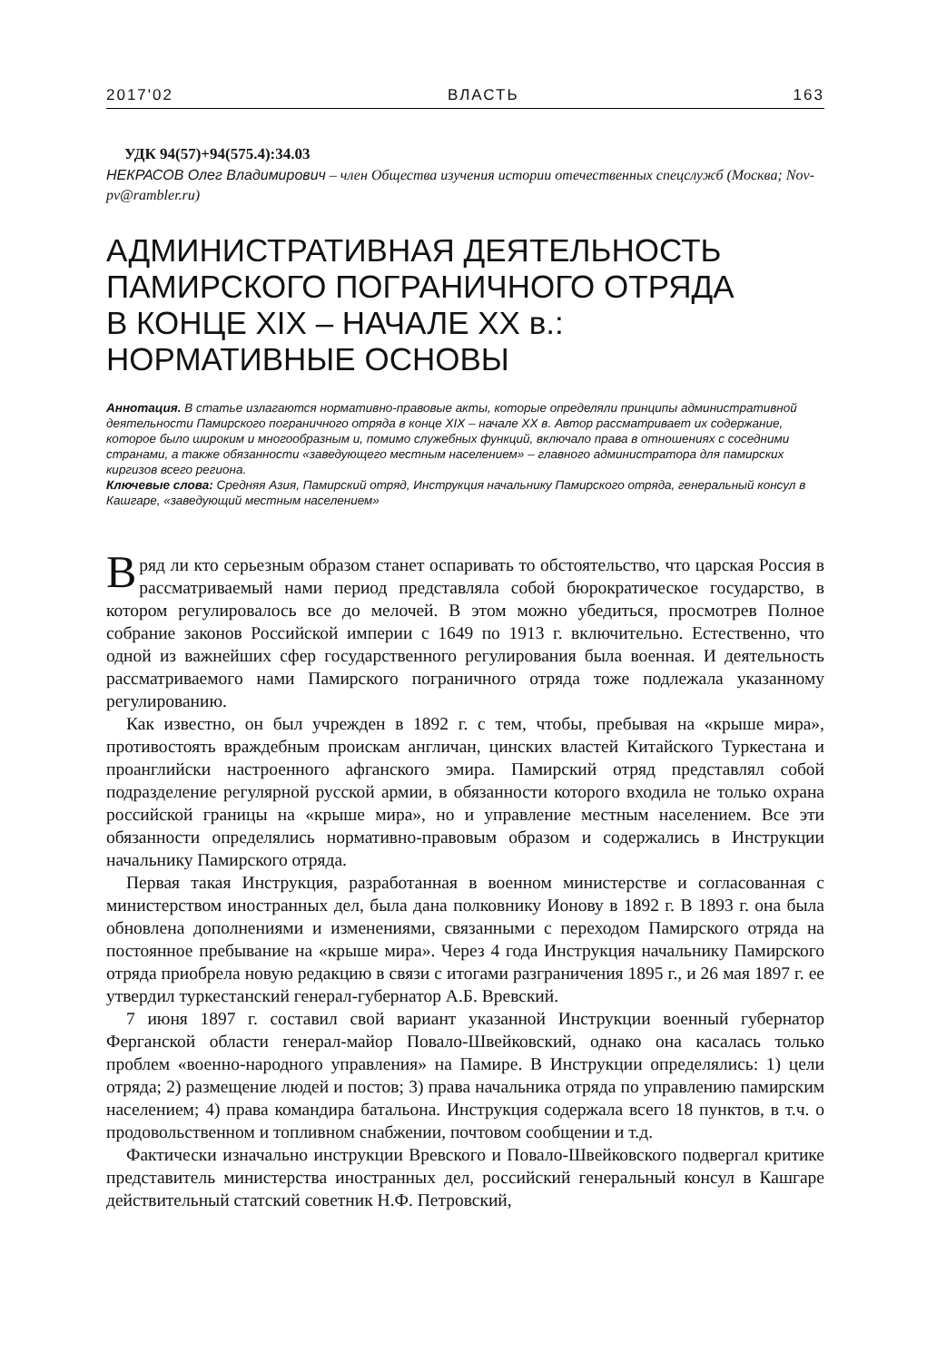2017'02 ВЛАСТЬ 163
УДК 94(57)+94(575.4):34.03
НЕКРАСОВ Олег Владимирович – член Общества изучения истории отечественных спецслужб (Москва; Nov-pv@rambler.ru)
АДМИНИСТРАТИВНАЯ ДЕЯТЕЛЬНОСТЬ
ПАМИРСКОГО ПОГРАНИЧНОГО ОТРЯДА
В КОНЦЕ XIX – НАЧАЛЕ XX в.:
НОРМАТИВНЫЕ ОСНОВЫ
Аннотация. В статье излагаются нормативно-правовые акты, которые определяли принципы административной деятельности Памирского пограничного отряда в конце XIX – начале XX в. Автор рассматривает их содержание, которое было широким и многообразным и, помимо служебных функций, включало права в отношениях с соседними странами, а также обязанности «заведующего местным населением» – главного администратора для памирских киргизов всего региона.
Ключевые слова: Средняя Азия, Памирский отряд, Инструкция начальнику Памирского отряда, генеральный консул в Кашгаре, «заведующий местным населением»
Вряд ли кто серьезным образом станет оспаривать то обстоятельство, что царская Россия в рассматриваемый нами период представляла собой бюрократическое государство, в котором регулировалось все до мелочей. В этом можно убедиться, просмотрев Полное собрание законов Российской империи с 1649 по 1913 г. включительно. Естественно, что одной из важнейших сфер государственного регулирования была военная. И деятельность рассматриваемого нами Памирского пограничного отряда тоже подлежала указанному регулированию.
Как известно, он был учрежден в 1892 г. с тем, чтобы, пребывая на «крыше мира», противостоять враждебным проискам англичан, цинских властей Китайского Туркестана и проанглийски настроенного афганского эмира. Памирский отряд представлял собой подразделение регулярной русской армии, в обязанности которого входила не только охрана российской границы на «крыше мира», но и управление местным населением. Все эти обязанности определялись нормативно-правовым образом и содержались в Инструкции начальнику Памирского отряда.
Первая такая Инструкция, разработанная в военном министерстве и согласованная с министерством иностранных дел, была дана полковнику Ионову в 1892 г. В 1893 г. она была обновлена дополнениями и изменениями, связанными с переходом Памирского отряда на постоянное пребывание на «крыше мира». Через 4 года Инструкция начальнику Памирского отряда приобрела новую редакцию в связи с итогами разграничения 1895 г., и 26 мая 1897 г. ее утвердил туркестанский генерал-губернатор А.Б. Вревский.
7 июня 1897 г. составил свой вариант указанной Инструкции военный губернатор Ферганской области генерал-майор Повало-Швейковский, однако она касалась только проблем «военно-народного управления» на Памире. В Инструкции определялись: 1) цели отряда; 2) размещение людей и постов; 3) права начальника отряда по управлению памирским населением; 4) права командира батальона. Инструкция содержала всего 18 пунктов, в т.ч. о продовольственном и топливном снабжении, почтовом сообщении и т.д.
Фактически изначально инструкции Вревского и Повало-Швейковского подвергал критике представитель министерства иностранных дел, российский генеральный консул в Кашгаре действительный статский советник Н.Ф. Петровский,